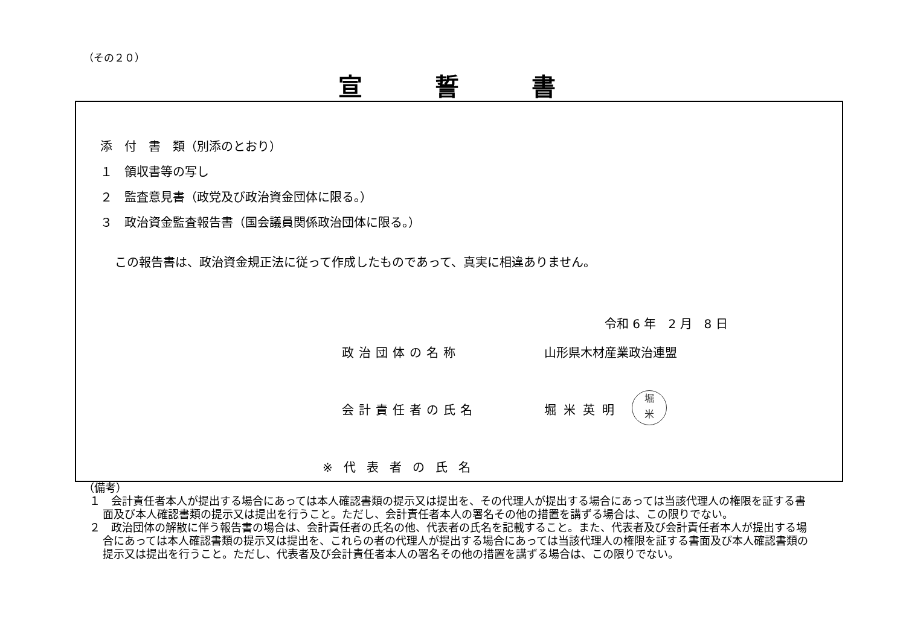（その２０）
宣誓書
添　付　書　類（別添のとおり）
１　領収書等の写し
２　監査意見書（政党及び政治資金団体に限る。）
３　政治資金監査報告書（国会議員関係政治団体に限る。）
この報告書は、政治資金規正法に従って作成したものであって、真実に相違ありません。
令和 6 年　2 月　8 日
政治団体の名称 山形県木材産業政治連盟
会計責任者の氏名 堀米英明
堀
米
※代表者の氏名
（備考）
１　会計責任者本人が提出する場合にあっては本人確認書類の提示又は提出を、その代理人が提出する場合にあっては当該代理人の権限を証する書面及び本人確認書類の提示又は提出を行うこと。ただし、会計責任者本人の署名その他の措置を講ずる場合は、この限りでない。
２　政治団体の解散に伴う報告書の場合は、会計責任者の氏名の他、代表者の氏名を記載すること。また、代表者及び会計責任者本人が提出する場合にあっては本人確認書類の提示又は提出を、これらの者の代理人が提出する場合にあっては当該代理人の権限を証する書面及び本人確認書類の提示又は提出を行うこと。ただし、代表者及び会計責任者本人の署名その他の措置を講ずる場合は、この限りでない。